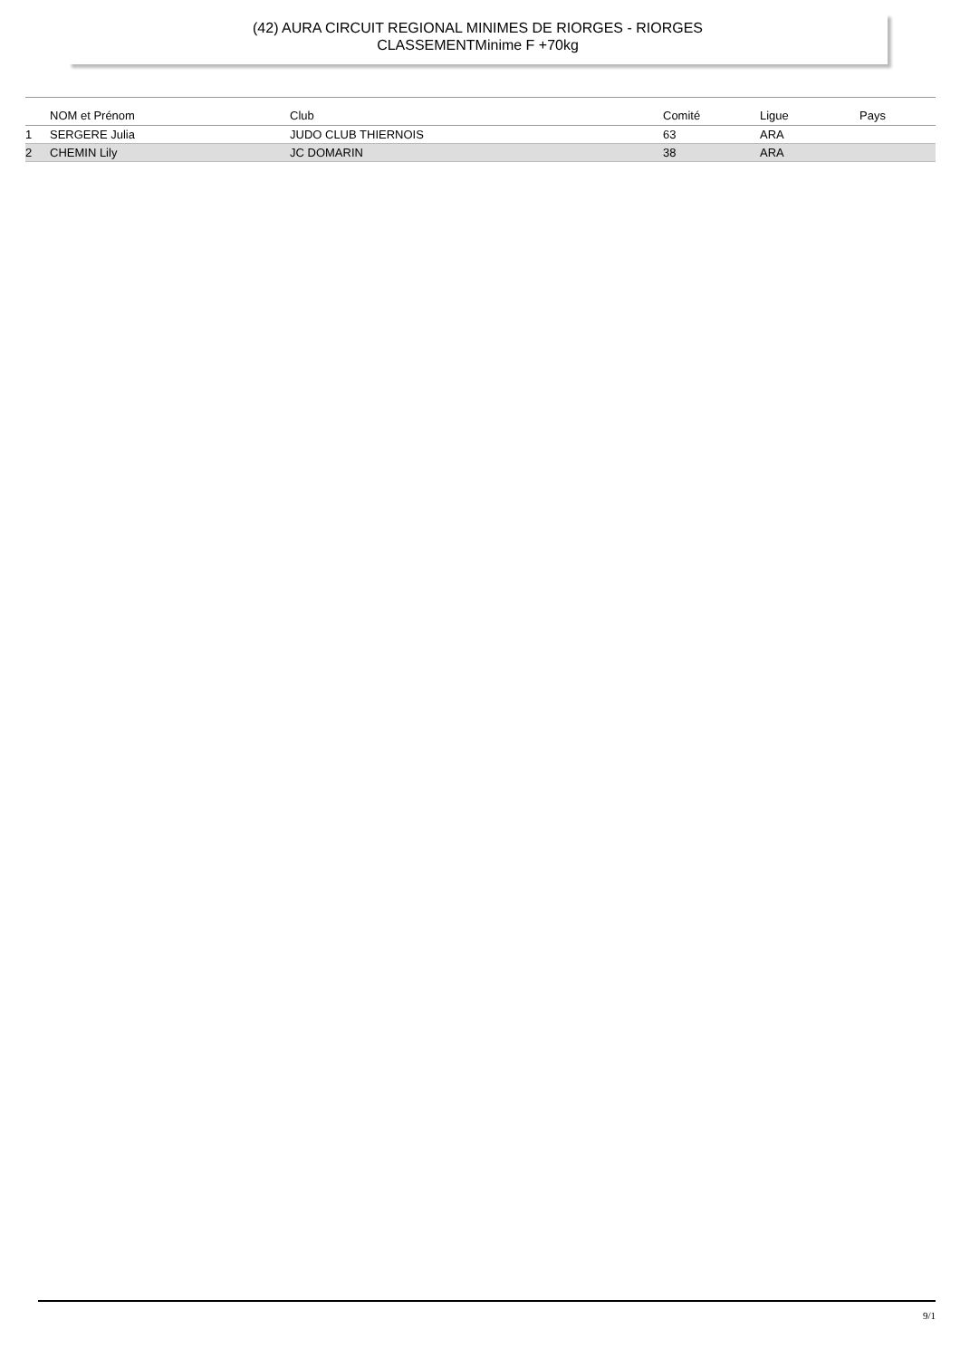(42) AURA CIRCUIT REGIONAL MINIMES DE RIORGES - RIORGES
CLASSEMENTMinime F +70kg
| | NOM et Prénom | Club | Comité | Ligue | Pays |
| --- | --- | --- | --- | --- | --- |
| 1 | SERGERE Julia | JUDO CLUB THIERNOIS | 63 | ARA | |
| 2 | CHEMIN Lily | JC DOMARIN | 38 | ARA | |
9/1